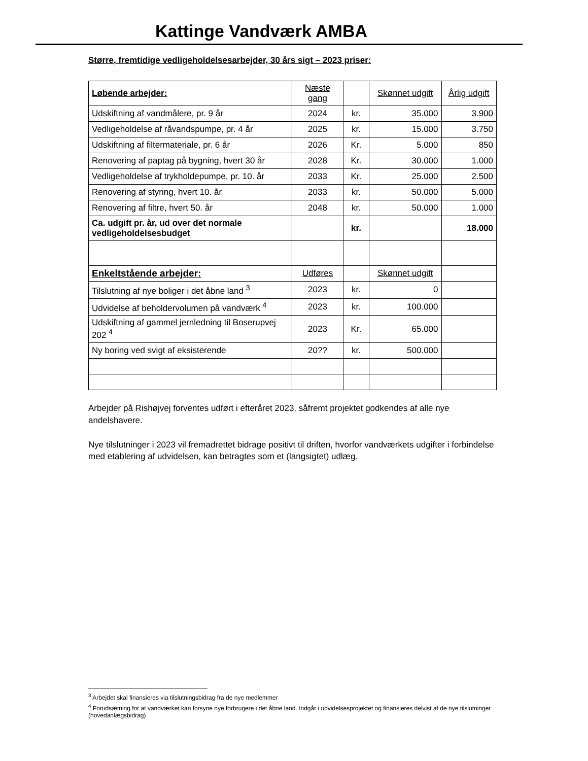Kattinge Vandværk AMBA
Større, fremtidige vedligeholdelsesarbejder, 30 års sigt – 2023 priser:
| Løbende arbejder: | Næste gang | | Skønnet udgift | Årlig udgift |
| --- | --- | --- | --- | --- |
| Udskiftning af vandmålere, pr. 9 år | 2024 | kr. | 35.000 | 3.900 |
| Vedligeholdelse af råvandspumpe, pr. 4 år | 2025 | kr. | 15.000 | 3.750 |
| Udskiftning af filtermateriale, pr. 6 år | 2026 | Kr. | 5.000 | 850 |
| Renovering af paptag på bygning, hvert 30 år | 2028 | Kr. | 30.000 | 1.000 |
| Vedligeholdelse af trykholdepumpe, pr. 10. år | 2033 | Kr. | 25.000 | 2.500 |
| Renovering af styring, hvert 10. år | 2033 | kr. | 50.000 | 5.000 |
| Renovering af filtre, hvert 50. år | 2048 | kr. | 50.000 | 1.000 |
| Ca. udgift pr. år, ud over det normale vedligeholdelsesbudget | | kr. | | 18.000 |
| Enkeltstående arbejder: | Udføres | | Skønnet udgift | |
| Tilslutning af nye boliger i det åbne land <sup>3</sup> | 2023 | kr. | 0 | |
| Udvidelse af beholdervolumen på vandværk <sup>4</sup> | 2023 | kr. | 100.000 | |
| Udskiftning af gammel jernledning til Boserupvej 202 <sup>4</sup> | 2023 | Kr. | 65.000 | |
| Ny boring ved svigt af eksisterende | 20?? | kr. | 500.000 | |
Arbejder på Rishøjvej forventes udført i efteråret 2023, såfremt projektet godkendes af alle nye andelshavere.
Nye tilslutninger i 2023 vil fremadrettet bidrage positivt til driften, hvorfor vandværkets udgifter i forbindelse med etablering af udvidelsen, kan betragtes som et (langsigtet) udlæg.
<sup>3</sup> Arbejdet skal finansieres via tilslutningsbidrag fra de nye medlemmer
<sup>4</sup> Forudsætning for at vandværket kan forsyne nye forbrugere i det åbne land. Indgår i udvidelsesprojektet og finansieres delvist af de nye tilslutninger (hovedanlægsbidrag)